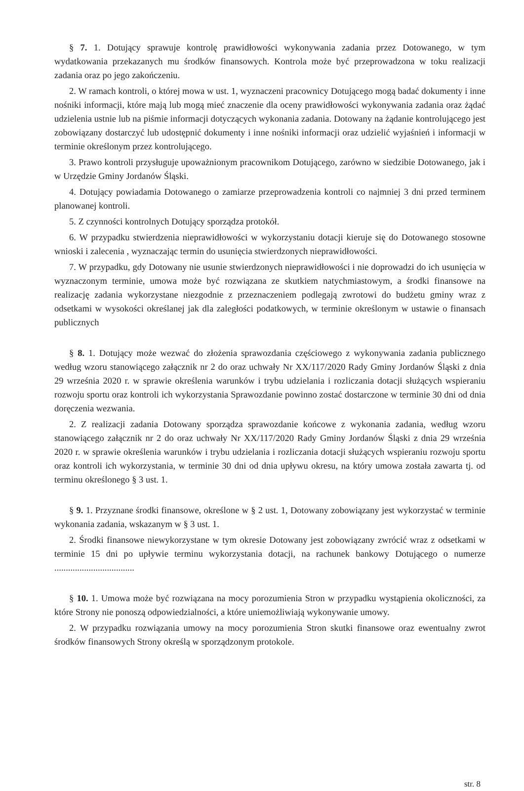§ 7. 1. Dotujący sprawuje kontrolę prawidłowości wykonywania zadania przez Dotowanego, w tym wydatkowania przekazanych mu środków finansowych. Kontrola może być przeprowadzona w toku realizacji zadania oraz po jego zakończeniu.
2. W ramach kontroli, o której mowa w ust. 1, wyznaczeni pracownicy Dotującego mogą badać dokumenty i inne nośniki informacji, które mają lub mogą mieć znaczenie dla oceny prawidłowości wykonywania zadania oraz żądać udzielenia ustnie lub na piśmie informacji dotyczących wykonania zadania. Dotowany na żądanie kontrolującego jest zobowiązany dostarczyć lub udostępnić dokumenty i inne nośniki informacji oraz udzielić wyjaśnień i informacji w terminie określonym przez kontrolującego.
3. Prawo kontroli przysługuje upoważnionym pracownikom Dotującego, zarówno w siedzibie Dotowanego, jak i w Urzędzie Gminy Jordanów Śląski.
4. Dotujący powiadamia Dotowanego o zamiarze przeprowadzenia kontroli co najmniej 3 dni przed terminem planowanej kontroli.
5. Z czynności kontrolnych Dotujący sporządza protokół.
6. W przypadku stwierdzenia nieprawidłowości w wykorzystaniu dotacji kieruje się do Dotowanego stosowne wnioski i zalecenia , wyznaczając termin do usunięcia stwierdzonych nieprawidłowości.
7. W przypadku, gdy Dotowany nie usunie stwierdzonych nieprawidłowości i nie doprowadzi do ich usunięcia w wyznaczonym terminie, umowa może być rozwiązana ze skutkiem natychmiastowym, a środki finansowe na realizację zadania wykorzystane niezgodnie z przeznaczeniem podlegają zwrotowi do budżetu gminy wraz z odsetkami w wysokości określanej jak dla zaległości podatkowych, w terminie określonym w ustawie o finansach publicznych
§ 8. 1. Dotujący może wezwać do złożenia sprawozdania częściowego z wykonywania zadania publicznego według wzoru stanowiącego załącznik nr 2 do oraz uchwały Nr XX/117/2020 Rady Gminy Jordanów Śląski z dnia 29 września 2020 r. w sprawie określenia warunków i trybu udzielania i rozliczania dotacji służących wspieraniu rozwoju sportu oraz kontroli ich wykorzystania Sprawozdanie powinno zostać dostarczone w terminie 30 dni od dnia doręczenia wezwania.
2. Z realizacji zadania Dotowany sporządza sprawozdanie końcowe z wykonania zadania, według wzoru stanowiącego załącznik nr 2 do oraz uchwały Nr XX/117/2020 Rady Gminy Jordanów Śląski z dnia 29 września 2020 r. w sprawie określenia warunków i trybu udzielania i rozliczania dotacji służących wspieraniu rozwoju sportu oraz kontroli ich wykorzystania, w terminie 30 dni od dnia upływu okresu, na który umowa została zawarta tj. od terminu określonego § 3 ust. 1.
§ 9. 1. Przyznane środki finansowe, określone w § 2 ust. 1, Dotowany zobowiązany jest wykorzystać w terminie wykonania zadania, wskazanym w § 3 ust. 1.
2. Środki finansowe niewykorzystane w tym okresie Dotowany jest zobowiązany zwrócić wraz z odsetkami w terminie 15 dni po upływie terminu wykorzystania dotacji, na rachunek bankowy Dotującego o numerze ...................................
§ 10. 1. Umowa może być rozwiązana na mocy porozumienia Stron w przypadku wystąpienia okoliczności, za które Strony nie ponoszą odpowiedzialności, a które uniemożliwiają wykonywanie umowy.
2. W przypadku rozwiązania umowy na mocy porozumienia Stron skutki finansowe oraz ewentualny zwrot środków finansowych Strony określą w sporządzonym protokole.
str. 8